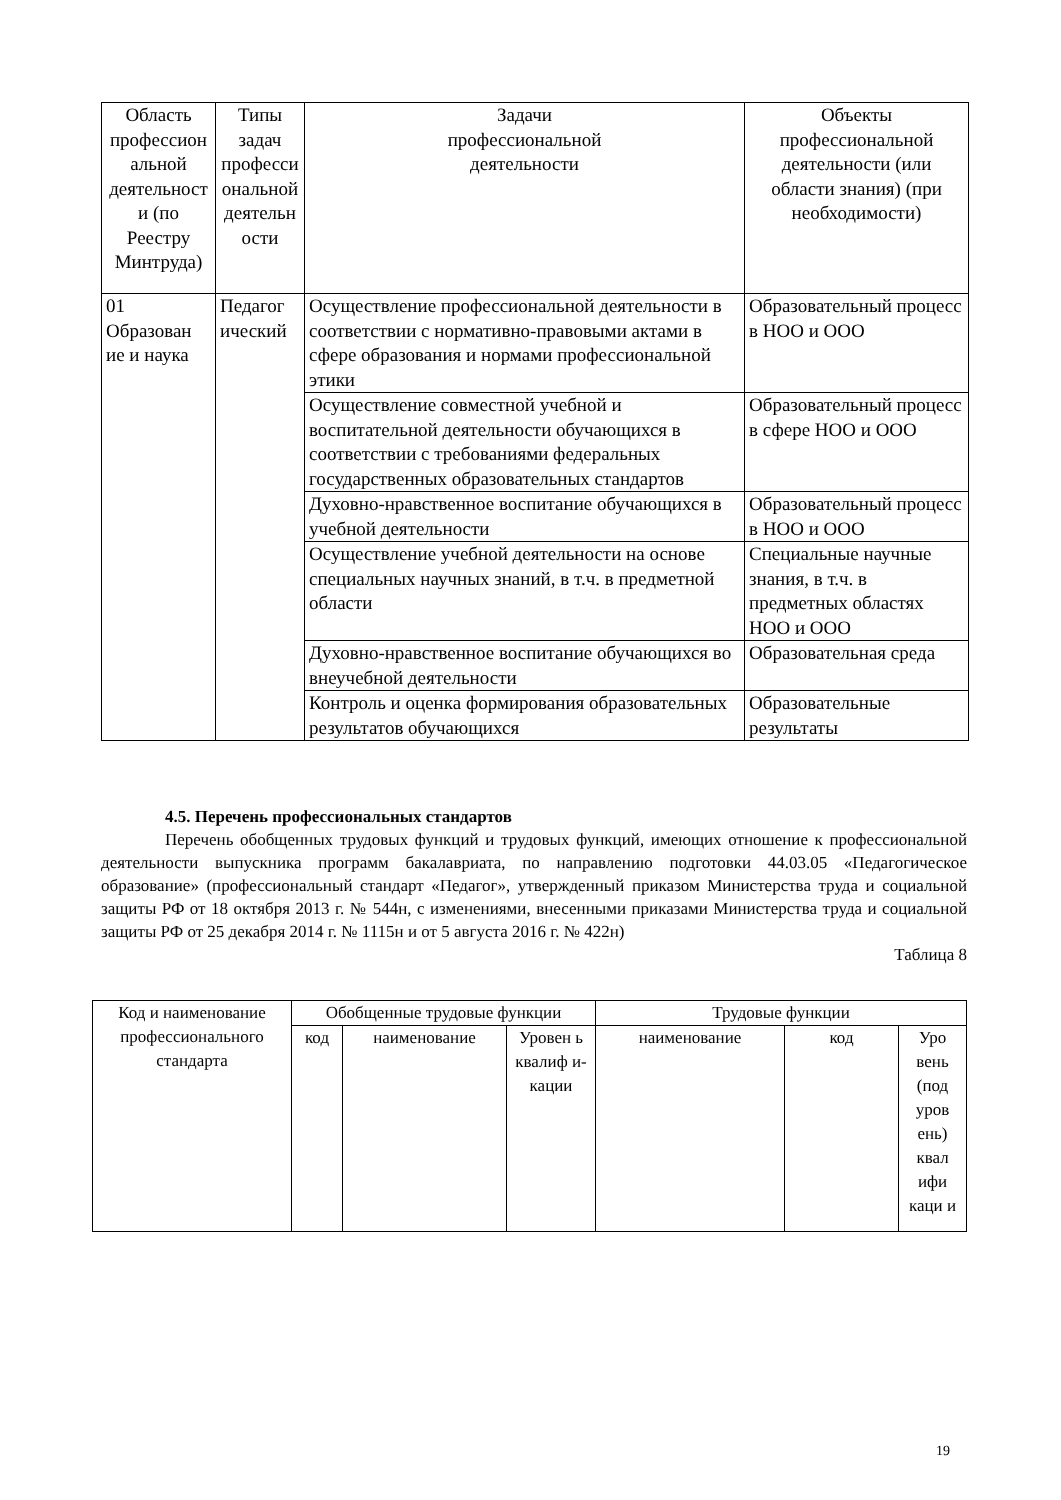| Область профессион альной деятельност и (по Реестру Минтруда) | Типы задач професси ональной деятельн ости | Задачи профессиональной деятельности | Объекты профессиональной деятельности (или области знания) (при необходимости) |
| --- | --- | --- | --- |
| 01 Образован ие и наука | Педагог ический | Осуществление профессиональной деятельности в соответствии с нормативно-правовыми актами в сфере образования и нормами профессиональной этики | Образовательный процесс в НОО и ООО |
| | | Осуществление совместной учебной и воспитательной деятельности обучающихся в соответствии с требованиями федеральных государственных образовательных стандартов | Образовательный процесс в сфере НОО и ООО |
| | | Духовно-нравственное воспитание обучающихся в учебной деятельности | Образовательный процесс в НОО и ООО |
| | | Осуществление учебной деятельности на основе специальных научных знаний, в т.ч. в предметной области | Специальные научные знания, в т.ч. в предметных областях НОО и ООО |
| | | Духовно-нравственное воспитание обучающихся во внеучебной деятельности | Образовательная среда |
| | | Контроль и оценка формирования образовательных результатов обучающихся | Образовательные результаты |
4.5. Перечень профессиональных стандартов
Перечень обобщенных трудовых функций и трудовых функций, имеющих отношение к профессиональной деятельности выпускника программ бакалавриата, по направлению подготовки 44.03.05 «Педагогическое образование» (профессиональный стандарт «Педагог», утвержденный приказом Министерства труда и социальной защиты РФ от 18 октября 2013 г. № 544н, с изменениями, внесенными приказами Министерства труда и социальной защиты РФ от 25 декабря 2014 г. № 1115н и от 5 августа 2016 г. № 422н)
Таблица 8
| Код и наименование профессионального стандарта | Обобщенные трудовые функции | | | Трудовые функции | | |
| --- | --- | --- | --- | --- | --- | --- |
| | код | наименование | Уровен ь квалиф и-кации | наименование | код | Уро вень (под уров ень) квал ифи каци и |
19